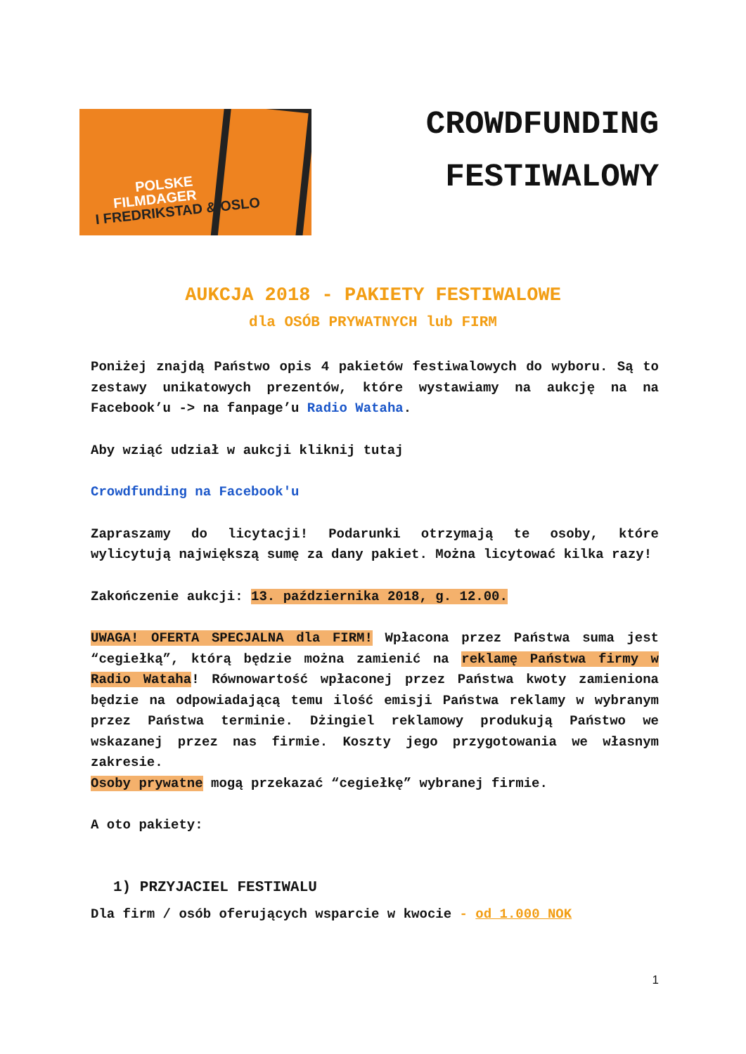POLSKE
FILMDAGER
I FREDRIKSTAD & OSLO
CROWDFUNDING
FESTIWALOWY
AUKCJA 2018 - PAKIETY FESTIWALOWE
dla OSÓB PRYWATNYCH lub FIRM
Poniżej znajdą Państwo opis 4 pakietów festiwalowych do wyboru. Są to zestawy unikatowych prezentów, które wystawiamy na aukcję na na Facebook’u -> na fanpage’u Radio Wataha.
Aby wziąć udział w aukcji kliknij tutaj
Crowdfunding na Facebook'u
Zapraszamy do licytacji! Podarunki otrzymają te osoby, które wylicytują największą sumę za dany pakiet. Można licytować kilka razy!
Zakończenie aukcji: 13. października 2018, g. 12.00.
UWAGA! OFERTA SPECJALNA dla FIRM! Wpłacona przez Państwa suma jest “cegiełką”, którą będzie można zamienić na reklamę Państwa firmy w Radio Wataha! Równowartość wpłaconej przez Państwa kwoty zamieniona będzie na odpowiadającą temu ilość emisji Państwa reklamy w wybranym przez Państwa terminie. Dżingiel reklamowy produkują Państwo we wskazanej przez nas firmie. Koszty jego przygotowania we własnym zakresie.
Osoby prywatne mogą przekazać “cegiełkę” wybranej firmie.
A oto pakiety:
1) PRZYJACIEL FESTIWALU
Dla firm / osób oferujących wsparcie w kwocie - od 1.000 NOK
1